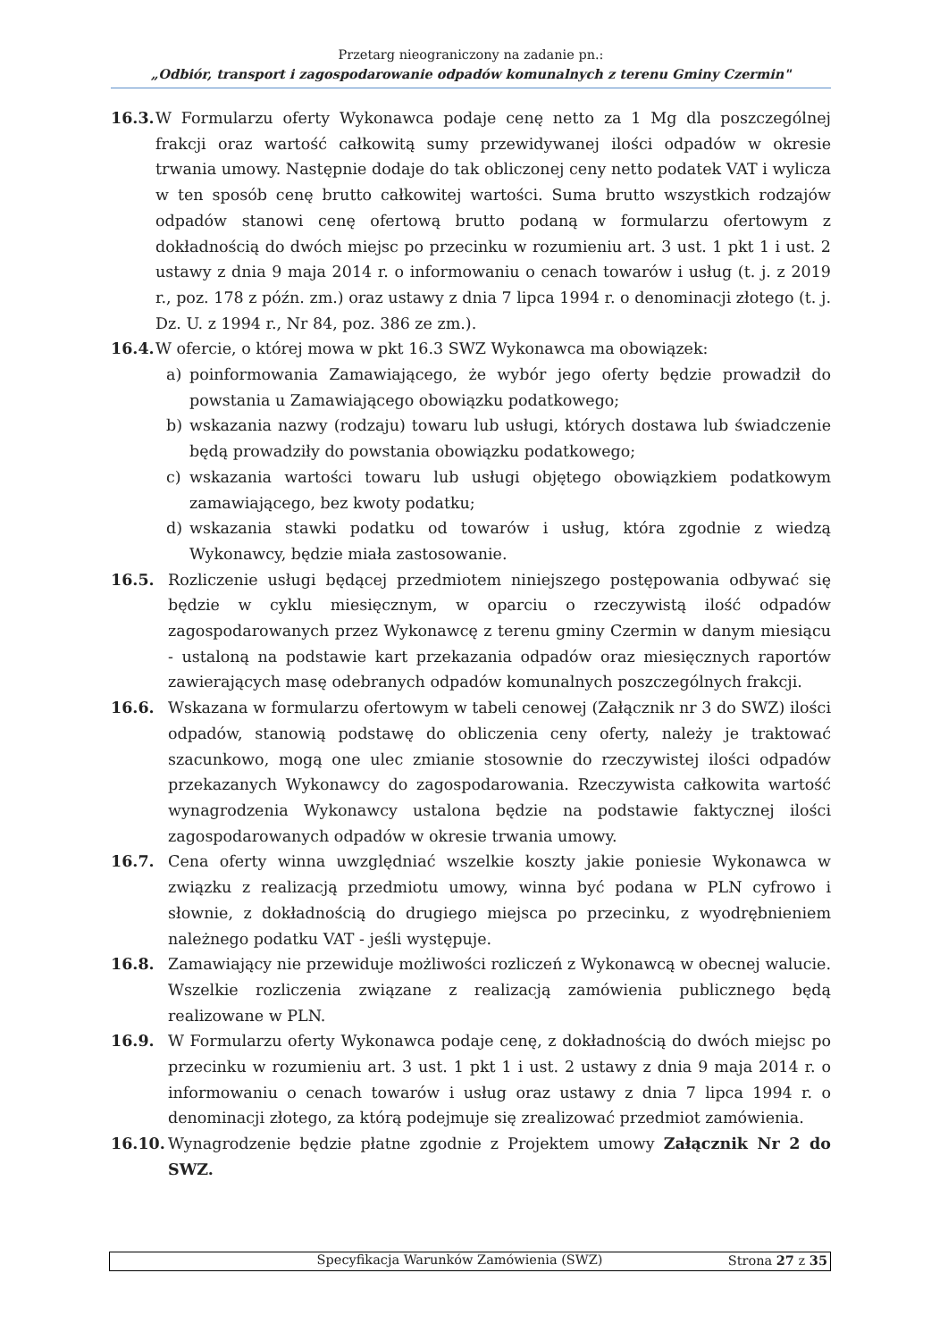Przetarg nieograniczony na zadanie pn.:
„Odbiór, transport i zagospodarowanie odpadów komunalnych z terenu Gminy Czermin"
16.3. W Formularzu oferty Wykonawca podaje cenę netto za 1 Mg dla poszczególnej frakcji oraz wartość całkowitą sumy przewidywanej ilości odpadów w okresie trwania umowy. Następnie dodaje do tak obliczonej ceny netto podatek VAT i wylicza w ten sposób cenę brutto całkowitej wartości. Suma brutto wszystkich rodzajów odpadów stanowi cenę ofertową brutto podaną w formularzu ofertowym z dokładnością do dwóch miejsc po przecinku w rozumieniu art. 3 ust. 1 pkt 1 i ust. 2 ustawy z dnia 9 maja 2014 r. o informowaniu o cenach towarów i usług (t. j. z 2019 r., poz. 178 z późn. zm.) oraz ustawy z dnia 7 lipca 1994 r. o denominacji złotego (t. j. Dz. U. z 1994 r., Nr 84, poz. 386 ze zm.).
16.4. W ofercie, o której mowa w pkt 16.3 SWZ Wykonawca ma obowiązek:
a) poinformowania Zamawiającego, że wybór jego oferty będzie prowadził do powstania u Zamawiającego obowiązku podatkowego;
b) wskazania nazwy (rodzaju) towaru lub usługi, których dostawa lub świadczenie będą prowadziły do powstania obowiązku podatkowego;
c) wskazania wartości towaru lub usługi objętego obowiązkiem podatkowym zamawiającego, bez kwoty podatku;
d) wskazania stawki podatku od towarów i usług, która zgodnie z wiedzą Wykonawcy, będzie miała zastosowanie.
16.5. Rozliczenie usługi będącej przedmiotem niniejszego postępowania odbywać się będzie w cyklu miesięcznym, w oparciu o rzeczywistą ilość odpadów zagospodarowanych przez Wykonawcę z terenu gminy Czermin w danym miesiącu - ustaloną na podstawie kart przekazania odpadów oraz miesięcznych raportów zawierających masę odebranych odpadów komunalnych poszczególnych frakcji.
16.6. Wskazana w formularzu ofertowym w tabeli cenowej (Załącznik nr 3 do SWZ) ilości odpadów, stanowią podstawę do obliczenia ceny oferty, należy je traktować szacunkowo, mogą one ulec zmianie stosownie do rzeczywistej ilości odpadów przekazanych Wykonawcy do zagospodarowania. Rzeczywista całkowita wartość wynagrodzenia Wykonawcy ustalona będzie na podstawie faktycznej ilości zagospodarowanych odpadów w okresie trwania umowy.
16.7. Cena oferty winna uwzględniać wszelkie koszty jakie poniesie Wykonawca w związku z realizacją przedmiotu umowy, winna być podana w PLN cyfrowo i słownie, z dokładnością do drugiego miejsca po przecinku, z wyodrębnieniem należnego podatku VAT - jeśli występuje.
16.8. Zamawiający nie przewiduje możliwości rozliczeń z Wykonawcą w obecnej walucie. Wszelkie rozliczenia związane z realizacją zamówienia publicznego będą realizowane w PLN.
16.9. W Formularzu oferty Wykonawca podaje cenę, z dokładnością do dwóch miejsc po przecinku w rozumieniu art. 3 ust. 1 pkt 1 i ust. 2 ustawy z dnia 9 maja 2014 r. o informowaniu o cenach towarów i usług oraz ustawy z dnia 7 lipca 1994 r. o denominacji złotego, za którą podejmuje się zrealizować przedmiot zamówienia.
16.10. Wynagrodzenie będzie płatne zgodnie z Projektem umowy Załącznik Nr 2 do SWZ.
Specyfikacja Warunków Zamówienia (SWZ) Strona 27 z 35